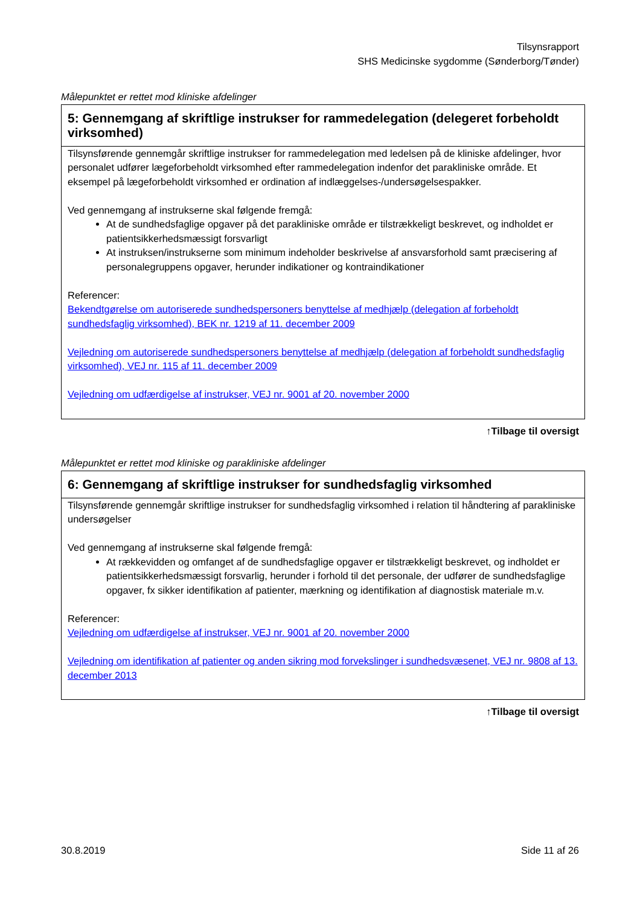Tilsynsrapport
SHS Medicinske sygdomme (Sønderborg/Tønder)
Målepunktet er rettet mod kliniske afdelinger
5: Gennemgang af skriftlige instrukser for rammedelegation (delegeret forbeholdt virksomhed)
Tilsynsførende gennemgår skriftlige instrukser for rammedelegation med ledelsen på de kliniske afdelinger, hvor personalet udfører lægeforbeholdt virksomhed efter rammedelegation indenfor det parakliniske område. Et eksempel på lægeforbeholdt virksomhed er ordination af indlæggelses-/undersøgelsespakker.
Ved gennemgang af instrukserne skal følgende fremgå:
At de sundhedsfaglige opgaver på det parakliniske område er tilstrækkeligt beskrevet, og indholdet er patientsikkerhedsmæssigt forsvarligt
At instruksen/instrukserne som minimum indeholder beskrivelse af ansvarsforhold samt præcisering af personalegruppens opgaver, herunder indikationer og kontraindikationer
Referencer:
Bekendtgørelse om autoriserede sundhedspersoners benyttelse af medhjælp (delegation af forbeholdt sundhedsfaglig virksomhed), BEK nr. 1219 af 11. december 2009
Vejledning om autoriserede sundhedspersoners benyttelse af medhjælp (delegation af forbeholdt sundhedsfaglig virksomhed), VEJ nr. 115 af 11. december 2009
Vejledning om udfærdigelse af instrukser, VEJ nr. 9001 af 20. november 2000
↑Tilbage til oversigt
Målepunktet er rettet mod kliniske og parakliniske afdelinger
6: Gennemgang af skriftlige instrukser for sundhedsfaglig virksomhed
Tilsynsførende gennemgår skriftlige instrukser for sundhedsfaglig virksomhed i relation til håndtering af parakliniske undersøgelser
Ved gennemgang af instrukserne skal følgende fremgå:
At rækkevidden og omfanget af de sundhedsfaglige opgaver er tilstrækkeligt beskrevet, og indholdet er patientsikkerhedsmæssigt forsvarlig, herunder i forhold til det personale, der udfører de sundhedsfaglige opgaver, fx sikker identifikation af patienter, mærkning og identifikation af diagnostisk materiale m.v.
Referencer:
Vejledning om udfærdigelse af instrukser, VEJ nr. 9001 af 20. november 2000
Vejledning om identifikation af patienter og anden sikring mod forvekslinger i sundhedsvæsenet, VEJ nr. 9808 af 13. december 2013
↑Tilbage til oversigt
30.8.2019 Side 11 af 26